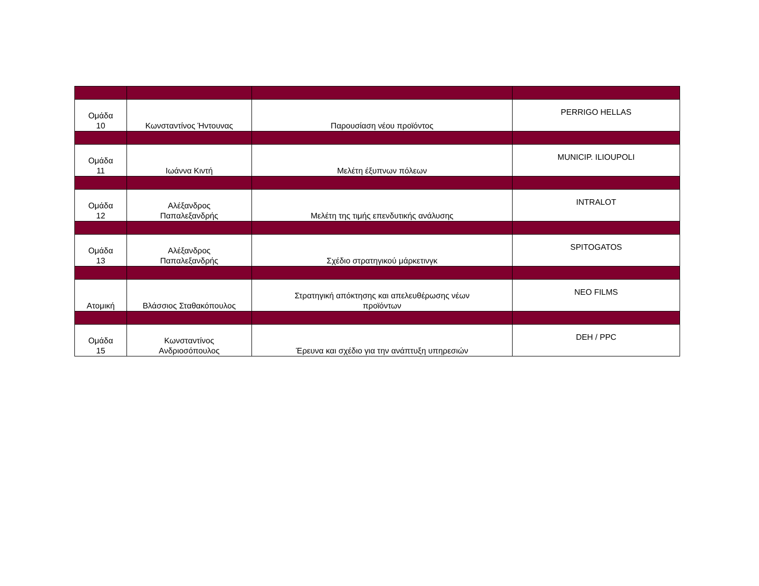| Ομάδα 10 | Κωνσταντίνος Ήντουνας | Παρουσίαση νέου προϊόντος | PERRIGO HELLAS |
| Ομάδα 11 | Ιωάννα Κιντή | Μελέτη έξυπνων πόλεων | MUNICIP. ILIOUPOLI |
| Ομάδα 12 | Αλέξανδρος Παπαλεξανδρής | Μελέτη της τιμής επενδυτικής ανάλυσης | INTRALOT |
| Ομάδα 13 | Αλέξανδρος Παπαλεξανδρής | Σχέδιο στρατηγικού μάρκετινγκ | SPITOGATOS |
| Ατομική | Βλάσσιος Σταθακόπουλος | Στρατηγική απόκτησης και απελευθέρωσης νέων προϊόντων | NEO FILMS |
| Ομάδα 15 | Κωνσταντίνος Ανδριοσόπουλος | Έρευνα και σχέδιο για την ανάπτυξη υπηρεσιών | DEH / PPC |